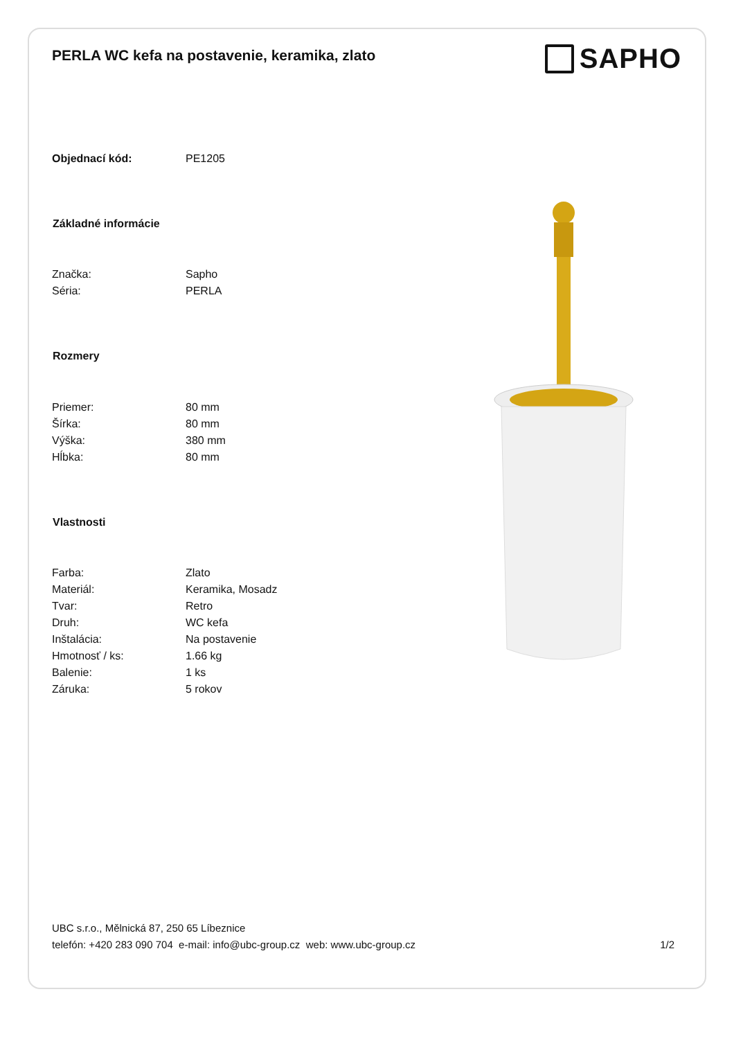PERLA WC kefa na postavenie, keramika, zlato
SAPHO
| Objednací kód: | PE1205 |
| Základné informácie | |
| Značka: | Sapho |
| Séria: | PERLA |
| Rozmery | |
| Priemer: | 80 mm |
| Šírka: | 80 mm |
| Výška: | 380 mm |
| Hĺbka: | 80 mm |
| Vlastnosti | |
| Farba: | Zlato |
| Materiál: | Keramika, Mosadz |
| Tvar: | Retro |
| Druh: | WC kefa |
| Inštalácia: | Na postavenie |
| Hmotnosť / ks: | 1.66 kg |
| Balenie: | 1 ks |
| Záruka: | 5 rokov |
UBC s.r.o., Mělnická 87, 250 65 Líbeznice
telefón: +420 283 090 704 e-mail: info@ubc-group.cz web: www.ubc-group.cz 1/2